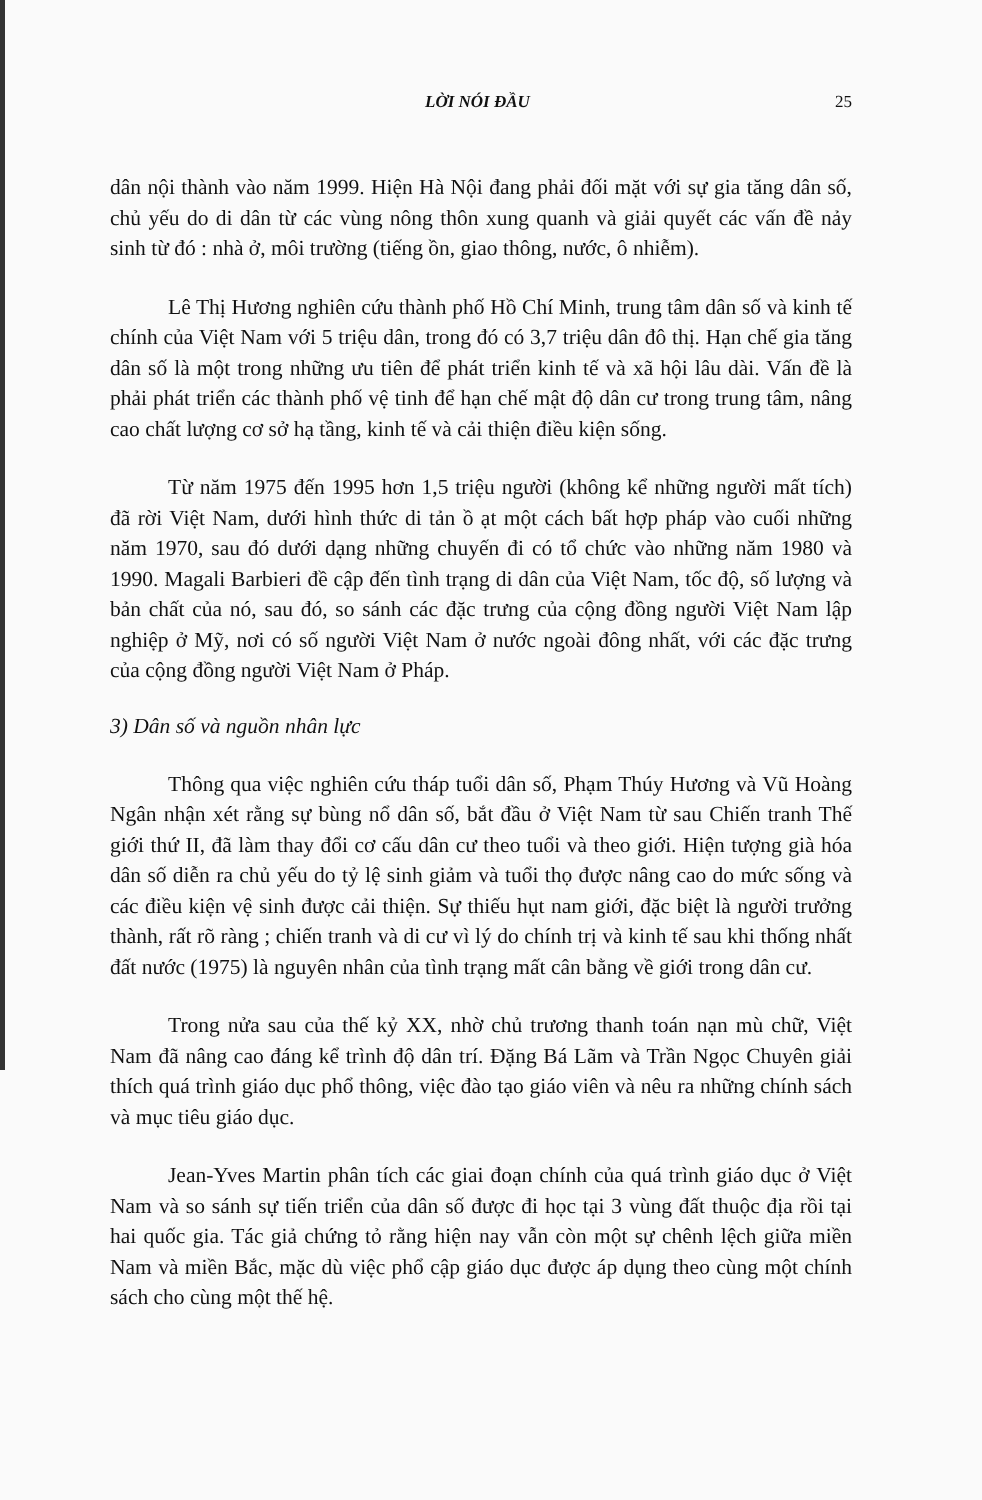LỜI NÓI ĐẦU 25
dân nội thành vào năm 1999. Hiện Hà Nội đang phải đối mặt với sự gia tăng dân số, chủ yếu do di dân từ các vùng nông thôn xung quanh và giải quyết các vấn đề nảy sinh từ đó : nhà ở, môi trường (tiếng ồn, giao thông, nước, ô nhiễm).
Lê Thị Hương nghiên cứu thành phố Hồ Chí Minh, trung tâm dân số và kinh tế chính của Việt Nam với 5 triệu dân, trong đó có 3,7 triệu dân đô thị. Hạn chế gia tăng dân số là một trong những ưu tiên để phát triển kinh tế và xã hội lâu dài. Vấn đề là phải phát triển các thành phố vệ tinh để hạn chế mật độ dân cư trong trung tâm, nâng cao chất lượng cơ sở hạ tầng, kinh tế và cải thiện điều kiện sống.
Từ năm 1975 đến 1995 hơn 1,5 triệu người (không kể những người mất tích) đã rời Việt Nam, dưới hình thức di tản ồ ạt một cách bất hợp pháp vào cuối những năm 1970, sau đó dưới dạng những chuyến đi có tổ chức vào những năm 1980 và 1990. Magali Barbieri đề cập đến tình trạng di dân của Việt Nam, tốc độ, số lượng và bản chất của nó, sau đó, so sánh các đặc trưng của cộng đồng người Việt Nam lập nghiệp ở Mỹ, nơi có số người Việt Nam ở nước ngoài đông nhất, với các đặc trưng của cộng đồng người Việt Nam ở Pháp.
3) Dân số và nguồn nhân lực
Thông qua việc nghiên cứu tháp tuổi dân số, Phạm Thúy Hương và Vũ Hoàng Ngân nhận xét rằng sự bùng nổ dân số, bắt đầu ở Việt Nam từ sau Chiến tranh Thế giới thứ II, đã làm thay đổi cơ cấu dân cư theo tuổi và theo giới. Hiện tượng già hóa dân số diễn ra chủ yếu do tỷ lệ sinh giảm và tuổi thọ được nâng cao do mức sống và các điều kiện vệ sinh được cải thiện. Sự thiếu hụt nam giới, đặc biệt là người trưởng thành, rất rõ ràng ; chiến tranh và di cư vì lý do chính trị và kinh tế sau khi thống nhất đất nước (1975) là nguyên nhân của tình trạng mất cân bằng về giới trong dân cư.
Trong nửa sau của thế kỷ XX, nhờ chủ trương thanh toán nạn mù chữ, Việt Nam đã nâng cao đáng kể trình độ dân trí. Đặng Bá Lãm và Trần Ngọc Chuyên giải thích quá trình giáo dục phổ thông, việc đào tạo giáo viên và nêu ra những chính sách và mục tiêu giáo dục.
Jean-Yves Martin phân tích các giai đoạn chính của quá trình giáo dục ở Việt Nam và so sánh sự tiến triển của dân số được đi học tại 3 vùng đất thuộc địa rồi tại hai quốc gia. Tác giả chứng tỏ rằng hiện nay vẫn còn một sự chênh lệch giữa miền Nam và miền Bắc, mặc dù việc phổ cập giáo dục được áp dụng theo cùng một chính sách cho cùng một thế hệ.